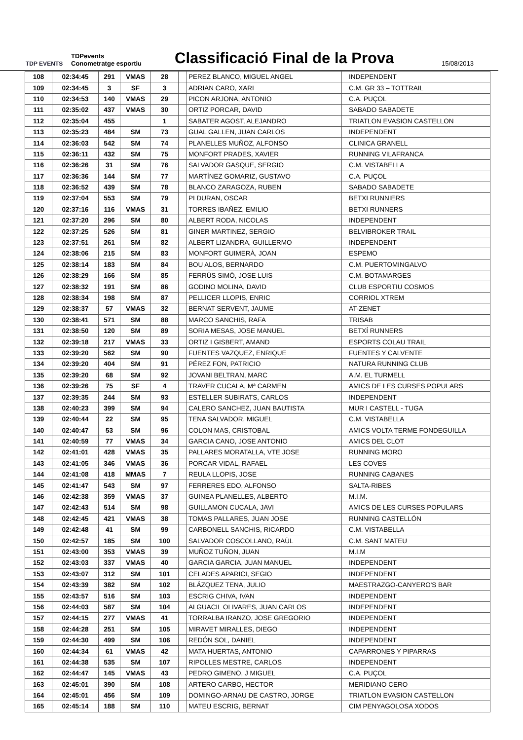TDP EVENTS
TDPevents
Conometratge esportiu
Classificació Final de la Prova
15/08/2013
| 108 | 02:34:45 | 291 | VMAS | 28 | | PEREZ BLANCO, MIGUEL ANGEL | INDEPENDENT |
| 109 | 02:34:45 | 3 | SF | 3 | | ADRIAN CARO, XARI | C.M. GR 33 – TOTTRAIL |
| 110 | 02:34:53 | 140 | VMAS | 29 | | PICON ARJONA, ANTONIO | C.A. PUÇOL |
| 111 | 02:35:02 | 437 | VMAS | 30 | | ORTIZ PORCAR, DAVID | SABADO SABADETE |
| 112 | 02:35:04 | 455 | | 1 | | SABATER AGOST, ALEJANDRO | TRIATLON EVASION CASTELLON |
| 113 | 02:35:23 | 484 | SM | 73 | | GUAL GALLEN, JUAN CARLOS | INDEPENDENT |
| 114 | 02:36:03 | 542 | SM | 74 | | PLANELLES MUÑOZ, ALFONSO | CLINICA GRANELL |
| 115 | 02:36:11 | 432 | SM | 75 | | MONFORT PRADES, XAVIER | RUNNING VILAFRANCA |
| 116 | 02:36:26 | 31 | SM | 76 | | SALVADOR GASQUE, SERGIO | C.M. VISTABELLA |
| 117 | 02:36:36 | 144 | SM | 77 | | MARTÍNEZ GOMARIZ, GUSTAVO | C.A. PUÇOL |
| 118 | 02:36:52 | 439 | SM | 78 | | BLANCO ZARAGOZA, RUBEN | SABADO SABADETE |
| 119 | 02:37:04 | 553 | SM | 79 | | PI DURAN, OSCAR | BETXI RUNNIERS |
| 120 | 02:37:16 | 116 | VMAS | 31 | | TORRES IBAÑEZ, EMILIO | BETXI RUNNERS |
| 121 | 02:37:20 | 296 | SM | 80 | | ALBERT RODA, NICOLAS | INDEPENDENT |
| 122 | 02:37:25 | 526 | SM | 81 | | GINER MARTINEZ, SERGIO | BELVIBROKER TRAIL |
| 123 | 02:37:51 | 261 | SM | 82 | | ALBERT LIZANDRA, GUILLERMO | INDEPENDENT |
| 124 | 02:38:06 | 215 | SM | 83 | | MONFORT GUIMERÀ, JOAN | ESPEMO |
| 125 | 02:38:14 | 183 | SM | 84 | | BOU ALOS, BERNARDO | C.M. PUERTOMINGALVO |
| 126 | 02:38:29 | 166 | SM | 85 | | FERRÚS SIMÓ, JOSE LUIS | C.M. BOTAMARGES |
| 127 | 02:38:32 | 191 | SM | 86 | | GODINO MOLINA, DAVID | CLUB ESPORTIU COSMOS |
| 128 | 02:38:34 | 198 | SM | 87 | | PELLICER LLOPIS, ENRIC | CORRIOL XTREM |
| 129 | 02:38:37 | 57 | VMAS | 32 | | BERNAT SERVENT, JAUME | AT-ZENET |
| 130 | 02:38:41 | 571 | SM | 88 | | MARCO SANCHIS, RAFA | TRISAB |
| 131 | 02:38:50 | 120 | SM | 89 | | SORIA MESAS, JOSE MANUEL | BETXÍ RUNNERS |
| 132 | 02:39:18 | 217 | VMAS | 33 | | ORTIZ I GISBERT, AMAND | ESPORTS COLAU TRAIL |
| 133 | 02:39:20 | 562 | SM | 90 | | FUENTES VAZQUEZ, ENRIQUE | FUENTES Y CALVENTE |
| 134 | 02:39:20 | 404 | SM | 91 | | PÉREZ FON, PATRICIO | NATURA RUNNING CLUB |
| 135 | 02:39:20 | 68 | SM | 92 | | JOVANI BELTRAN, MARC | A.M. EL TURMELL |
| 136 | 02:39:26 | 75 | SF | 4 | | TRAVER CUCALA, Mª CARMEN | AMICS DE LES CURSES POPULARS |
| 137 | 02:39:35 | 244 | SM | 93 | | ESTELLER SUBIRATS, CARLOS | INDEPENDENT |
| 138 | 02:40:23 | 399 | SM | 94 | | CALERO SANCHEZ, JUAN BAUTISTA | MUR I CASTELL - TUGA |
| 139 | 02:40:44 | 22 | SM | 95 | | TENA SALVADOR, MIGUEL | C.M. VISTABELLA |
| 140 | 02:40:47 | 53 | SM | 96 | | COLON MAS, CRISTOBAL | AMICS VOLTA TERME FONDEGUILLA |
| 141 | 02:40:59 | 77 | VMAS | 34 | | GARCIA CANO, JOSE ANTONIO | AMICS DEL CLOT |
| 142 | 02:41:01 | 428 | VMAS | 35 | | PALLARES MORATALLA, VTE JOSE | RUNNING MORO |
| 143 | 02:41:05 | 346 | VMAS | 36 | | PORCAR VIDAL, RAFAEL | LES COVES |
| 144 | 02:41:08 | 418 | MMAS | 7 | | REULA LLOPIS, JOSE | RUNNING CABANES |
| 145 | 02:41:47 | 543 | SM | 97 | | FERRERES EDO, ALFONSO | SALTA-RIBES |
| 146 | 02:42:38 | 359 | VMAS | 37 | | GUINEA PLANELLES, ALBERTO | M.I.M. |
| 147 | 02:42:43 | 514 | SM | 98 | | GUILLAMON CUCALA, JAVI | AMICS DE LES CURSES POPULARS |
| 148 | 02:42:45 | 421 | VMAS | 38 | | TOMAS PALLARES, JUAN JOSE | RUNNING CASTELLÓN |
| 149 | 02:42:48 | 41 | SM | 99 | | CARBONELL SANCHIS, RICARDO | C.M. VISTABELLA |
| 150 | 02:42:57 | 185 | SM | 100 | | SALVADOR COSCOLLANO, RAÜL | C.M. SANT MATEU |
| 151 | 02:43:00 | 353 | VMAS | 39 | | MUÑOZ TUÑON, JUAN | M.I.M |
| 152 | 02:43:03 | 337 | VMAS | 40 | | GARCIA GARCIA, JUAN MANUEL | INDEPENDENT |
| 153 | 02:43:07 | 312 | SM | 101 | | CELADES APARICI, SEGIO | INDEPENDENT |
| 154 | 02:43:39 | 382 | SM | 102 | | BLÁZQUEZ TENA, JULIO | MAESTRAZGO-CANYERO'S BAR |
| 155 | 02:43:57 | 516 | SM | 103 | | ESCRIG CHIVA, IVAN | INDEPENDENT |
| 156 | 02:44:03 | 587 | SM | 104 | | ALGUACIL OLIVARES, JUAN CARLOS | INDEPENDENT |
| 157 | 02:44:15 | 277 | VMAS | 41 | | TORRALBA IRANZO, JOSE GREGORIO | INDEPENDENT |
| 158 | 02:44:28 | 251 | SM | 105 | | MIRAVET MIRALLES, DIEGO | INDEPENDENT |
| 159 | 02:44:30 | 499 | SM | 106 | | REDÓN SOL, DANIEL | INDEPENDENT |
| 160 | 02:44:34 | 61 | VMAS | 42 | | MATA HUERTAS, ANTONIO | CAPARRONES Y PIPARRAS |
| 161 | 02:44:38 | 535 | SM | 107 | | RIPOLLES MESTRE, CARLOS | INDEPENDENT |
| 162 | 02:44:47 | 145 | VMAS | 43 | | PEDRO GIMENO, J MIGUEL | C.A. PUÇOL |
| 163 | 02:45:01 | 390 | SM | 108 | | ARTERO CARBO, HECTOR | MERIDIANO CERO |
| 164 | 02:45:01 | 456 | SM | 109 | | DOMINGO-ARNAU DE CASTRO, JORGE | TRIATLON EVASION CASTELLON |
| 165 | 02:45:14 | 188 | SM | 110 | | MATEU ESCRIG, BERNAT | CIM PENYAGOLOSA XODOS |